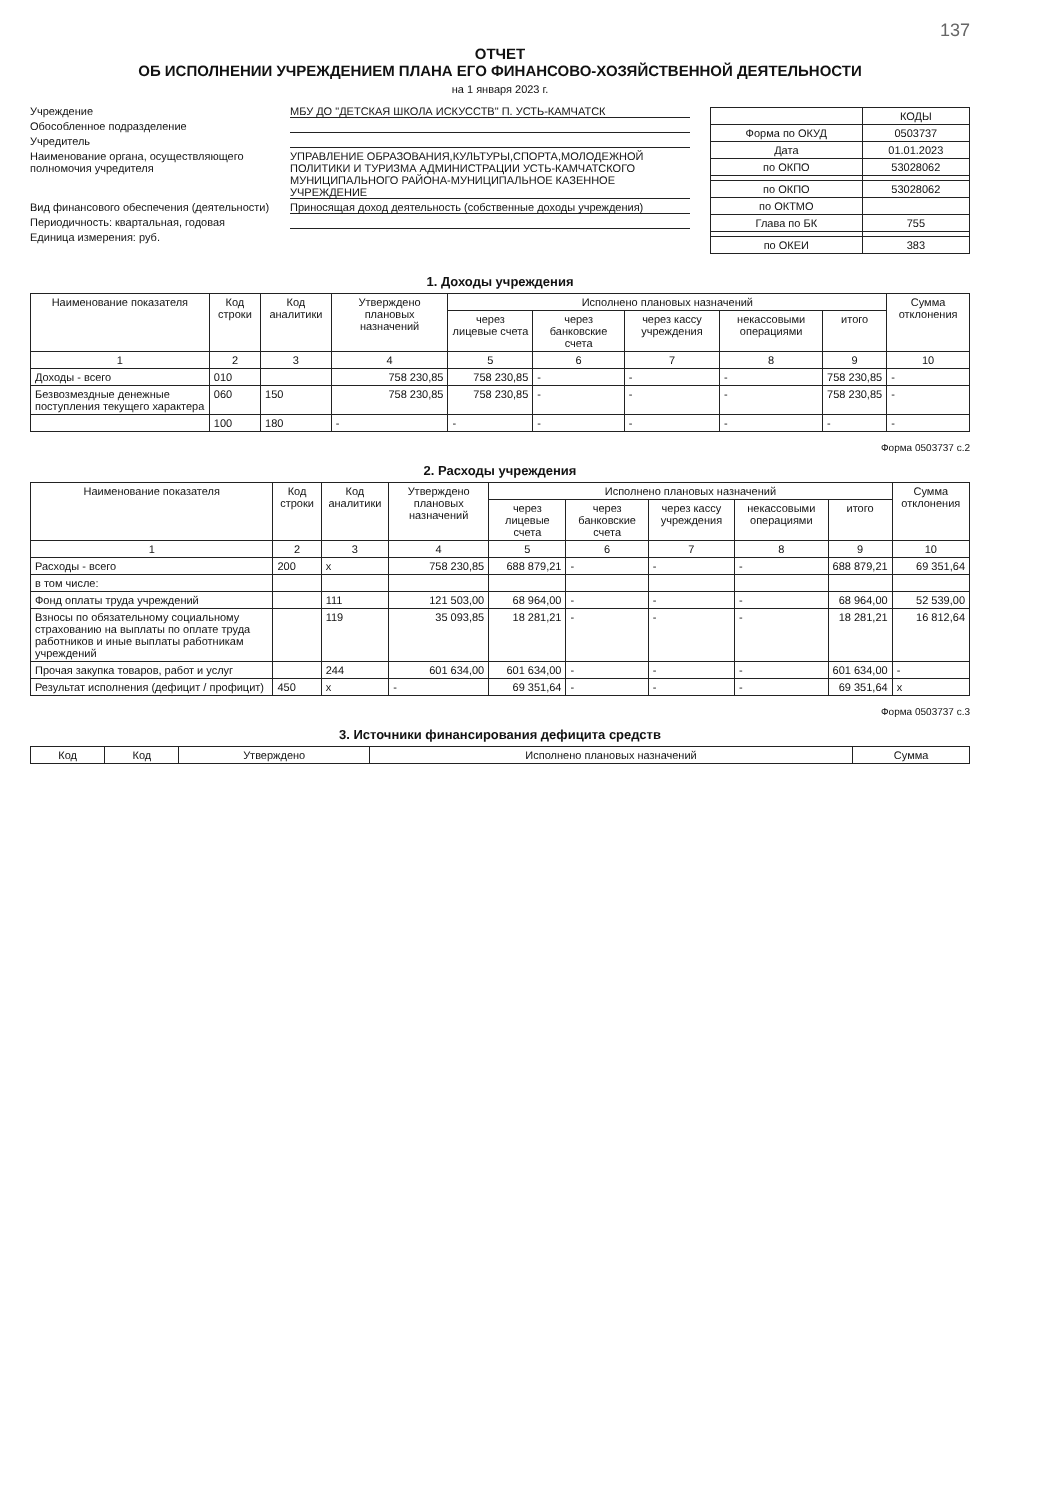137
ОТЧЕТ
ОБ ИСПОЛНЕНИИ УЧРЕЖДЕНИЕМ ПЛАНА ЕГО ФИНАНСОВО-ХОЗЯЙСТВЕННОЙ ДЕЯТЕЛЬНОСТИ
на 1 января 2023 г.
Учреждение МБУ ДО "ДЕТСКАЯ ШКОЛА ИСКУССТВ" П. УСТЬ-КАМЧАТСК
Обособленное подразделение
Учредитель
Наименование органа, осуществляющего полномочия учредителя УПРАВЛЕНИЕ ОБРАЗОВАНИЯ,КУЛЬТУРЫ,СПОРТА,МОЛОДЕЖНОЙ ПОЛИТИКИ И ТУРИЗМА АДМИНИСТРАЦИИ УСТЬ-КАМЧАТСКОГО МУНИЦИПАЛЬНОГО РАЙОНА-МУНИЦИПАЛЬНОЕ КАЗЕННОЕ УЧРЕЖДЕНИЕ
Вид финансового обеспечения (деятельности) Приносящая доход деятельность (собственные доходы учреждения)
Периодичность: квартальная, годовая
Единица измерения: руб.
| | КОДЫ |
| Форма по ОКУД | 0503737 |
| Дата | 01.01.2023 |
| по ОКПО | 53028062 |
| по ОКПО | 53028062 |
| по ОКТМО | |
| Глава по БК | 755 |
| по ОКЕИ | 383 |
1. Доходы учреждения
| Наименование показателя | Код строки | Код аналитики | Утверждено плановых назначений | Исполнено плановых назначений | | | | | Сумма отклонения |
| --- | --- | --- | --- | --- | --- | --- | --- | --- | --- |
| | | | | через лицевые счета | через банковские счета | через кассу учреждения | некассовыми операциями | итого | |
| 1 | 2 | 3 | 4 | 5 | 6 | 7 | 8 | 9 | 10 |
| Доходы - всего | 010 | | 758 230,85 | 758 230,85 | - | - | - | 758 230,85 | - |
| Безвозмездные денежные поступления текущего характера | 060 | 150 | 758 230,85 | 758 230,85 | - | - | - | 758 230,85 | - |
| | 100 | 180 | - | - | - | - | - | - | - |
Форма 0503737 с.2
2. Расходы учреждения
| Наименование показателя | Код строки | Код аналитики | Утверждено плановых назначений | Исполнено плановых назначений | | | | | Сумма отклонения |
| --- | --- | --- | --- | --- | --- | --- | --- | --- | --- |
| | | | | через лицевые счета | через банковские счета | через кассу учреждения | некассовыми операциями | итого | |
| 1 | 2 | 3 | 4 | 5 | 6 | 7 | 8 | 9 | 10 |
| Расходы - всего | 200 | x | 758 230,85 | 688 879,21 | - | - | - | 688 879,21 | 69 351,64 |
| в том числе: | | | | | | | | | |
| Фонд оплаты труда учреждений | | 111 | 121 503,00 | 68 964,00 | - | - | - | 68 964,00 | 52 539,00 |
| Взносы по обязательному социальному страхованию на выплаты по оплате труда работников и иные выплаты работникам учреждений | | 119 | 35 093,85 | 18 281,21 | - | - | - | 18 281,21 | 16 812,64 |
| Прочая закупка товаров, работ и услуг | | 244 | 601 634,00 | 601 634,00 | - | - | - | 601 634,00 | - |
| Результат исполнения (дефицит / профицит) | 450 | x | - | 69 351,64 | - | - | - | 69 351,64 | x |
Форма 0503737 с.3
3. Источники финансирования дефицита средств
| Код | Код | Утверждено | Исполнено плановых назначений | Сумма |
| --- | --- | --- | --- | --- |